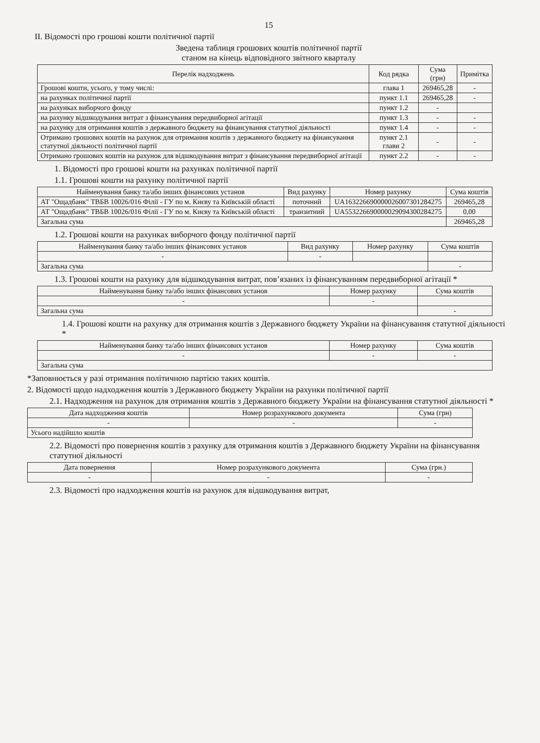15
II. Відомості про грошові кошти політичної партії
Зведена таблиця грошових коштів політичної партії
станом на кінець відповідного звітного кварталу
| Перелік надходжень | Код рядка | Сума (грн) | Примітка |
| --- | --- | --- | --- |
| Грошові кошти, усього, у тому числі: | глава 1 | 269465,28 | - |
| на рахунках політичної партії | пункт 1.1 | 269465,28 | - |
| на рахунках виборчого фонду | пункт 1.2 | - | |
| на рахунку відшкодування витрат з фінансування передвиборної агітації | пункт 1.3 | - | - |
| на рахунку для отримання коштів з державного бюджету на фінансування статутної діяльності | пункт 1.4 | - | - |
| Отримано грошових коштів на рахунок для отримання коштів з державного бюджету на фінансування статутної діяльності політичної партії | пункт 2.1 глави 2 | - | - |
| Отримано грошових коштів на рахунок для відшкодування витрат з фінансування передвиборної агітації | пункт 2.2 | - | - |
1. Відомості про грошові кошти на рахунках політичної партії
1.1. Грошові кошти на рахунку політичної партії
| Найменування банку та/або інших фінансових установ | Вид рахунку | Номер рахунку | Сума коштів |
| --- | --- | --- | --- |
| АТ "Ощадбанк" ТВБВ 10026/016 Філії - ГУ по м. Києву та Київській області | поточний | UA163226690000026007301284275 | 269465,28 |
| АТ "Ощадбанк" ТВБВ 10026/016 Філії - ГУ по м. Києву та Київській області | транзитний | UA553226690000029094300284275 | 0,00 |
| Загальна сума | | | 269465,28 |
1.2. Грошові кошти на рахунках виборчого фонду політичної партії
| Найменування банку та/або інших фінансових установ | Вид рахунку | Номер рахунку | Сума коштів |
| --- | --- | --- | --- |
| - | - | | |
| Загальна сума | | | - |
1.3. Грошові кошти на рахунку для відшкодування витрат, пов’язаних із фінансуванням передвиборної агітації *
| Найменування банку та/або інших фінансових установ | Номер рахунку | Сума коштів |
| --- | --- | --- |
| - | - | |
| Загальна сума | | - |
1.4. Грошові кошти на рахунку для отримання коштів з Державного бюджету України на фінансування статутної діяльності *
| Найменування банку та/або інших фінансових установ | Номер рахунку | Сума коштів |
| --- | --- | --- |
| - | - | - |
| Загальна сума | | |
*Заповнюється у разі отримання політичною партією таких коштів.
2. Відомості щодо надходження коштів з Державного бюджету України на рахунки політичної партії
2.1. Надходження на рахунок для отримання коштів з Державного бюджету України на фінансування статутної діяльності *
| Дата надходження коштів | Номер розрахункового документа | Сума (грн) |
| --- | --- | --- |
| - | - | - |
| Усього надійшло коштів | | |
2.2. Відомості про повернення коштів з рахунку для отримання коштів з Державного бюджету України на фінансування статутної діяльності
| Дата повернення | Номер розрахункового документа | Сума (грн.) |
| --- | --- | --- |
| - | - | - |
2.3. Відомості про надходження коштів на рахунок для відшкодування витрат,